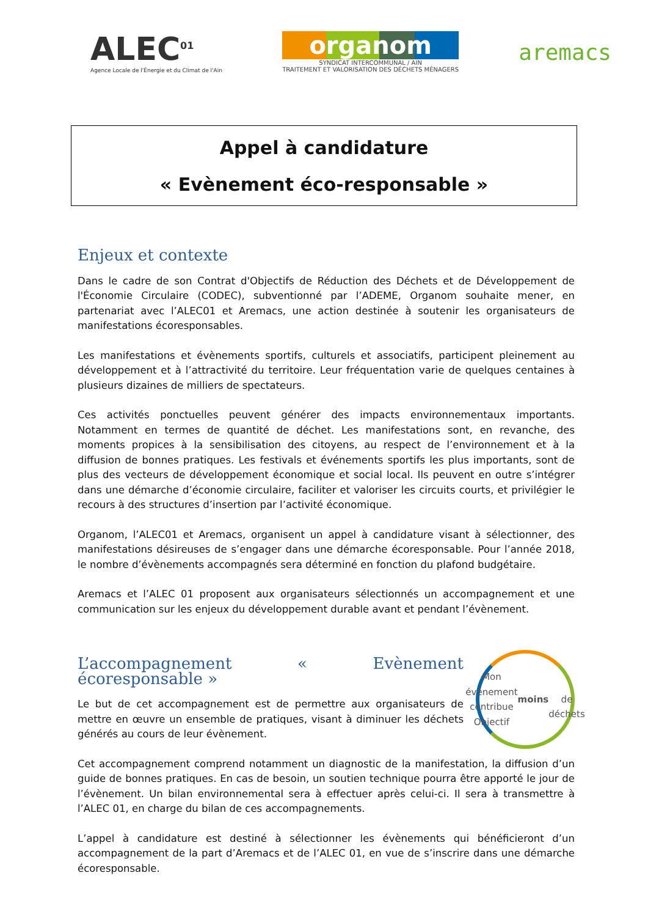ALEC<sup>01</sup>
Agence Locale de l'Énergie et du Climat de l'Ain
organom
SYNDICAT INTERCOMMUNAL / AIN
TRAITEMENT ET VALORISATION DES DÉCHETS MÉNAGERS
aremacs
Appel à candidature
« Evènement éco-responsable »
Enjeux et contexte
Dans le cadre de son Contrat d'Objectifs de Réduction des Déchets et de Développement de l'Économie Circulaire (CODEC), subventionné par l’ADEME, Organom souhaite mener, en partenariat avec l’ALEC01 et Aremacs, une action destinée à soutenir les organisateurs de manifestations écoresponsables.
Les manifestations et évènements sportifs, culturels et associatifs, participent pleinement au développement et à l’attractivité du territoire. Leur fréquentation varie de quelques centaines à plusieurs dizaines de milliers de spectateurs.
Ces activités ponctuelles peuvent générer des impacts environnementaux importants. Notamment en termes de quantité de déchet. Les manifestations sont, en revanche, des moments propices à la sensibilisation des citoyens, au respect de l’environnement et à la diffusion de bonnes pratiques. Les festivals et événements sportifs les plus importants, sont de plus des vecteurs de développement économique et social local. Ils peuvent en outre s’intégrer dans une démarche d’économie circulaire, faciliter et valoriser les circuits courts, et privilégier le recours à des structures d’insertion par l’activité économique.
Organom, l’ALEC01 et Aremacs, organisent un appel à candidature visant à sélectionner, des manifestations désireuses de s’engager dans une démarche écoresponsable. Pour l’année 2018, le nombre d’évènements accompagnés sera déterminé en fonction du plafond budgétaire.
Aremacs et l’ALEC 01 proposent aux organisateurs sélectionnés un accompagnement et une communication sur les enjeux du développement durable avant et pendant l’évènement.
L’accompagnement « Evènement écoresponsable »
Le but de cet accompagnement est de permettre aux organisateurs de mettre en œuvre un ensemble de pratiques, visant à diminuer les déchets générés au cours de leur évènement.
Mon événement contribue
Objectif
moins
de déchets
Cet accompagnement comprend notamment un diagnostic de la manifestation, la diffusion d’un guide de bonnes pratiques. En cas de besoin, un soutien technique pourra être apporté le jour de l’évènement. Un bilan environnemental sera à effectuer après celui-ci. Il sera à transmettre à l’ALEC 01, en charge du bilan de ces accompagnements.
L’appel à candidature est destiné à sélectionner les évènements qui bénéficieront d’un accompagnement de la part d’Aremacs et de l’ALEC 01, en vue de s’inscrire dans une démarche écoresponsable.